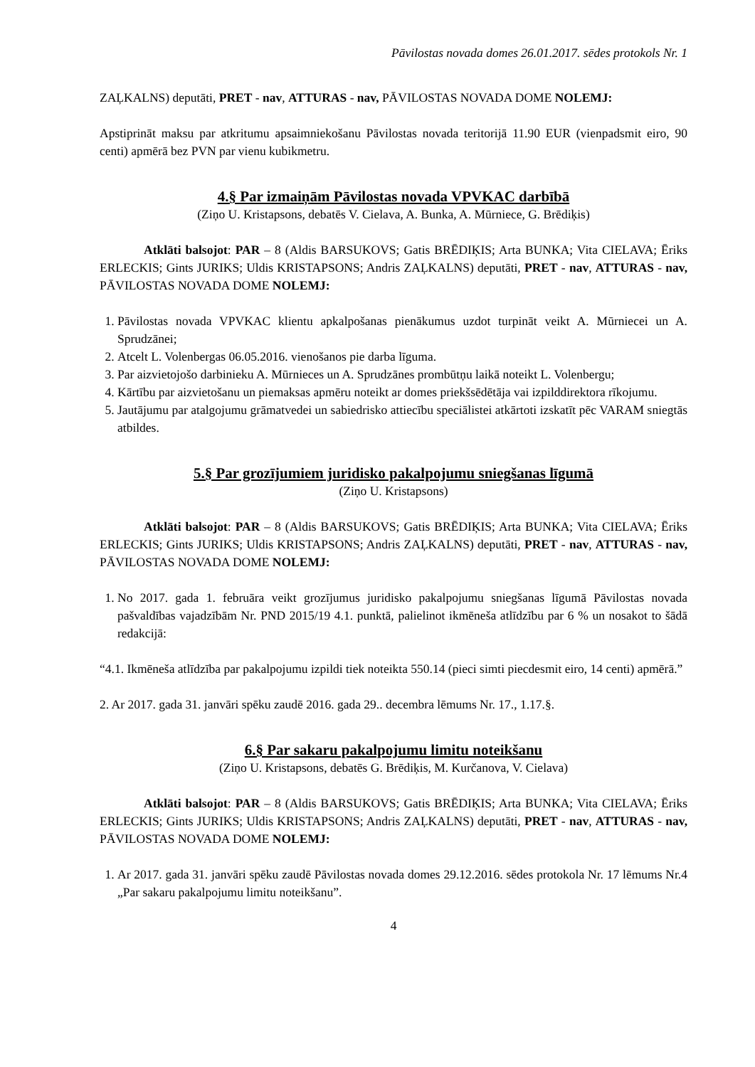Pāvilostas novada domes 26.01.2017. sēdes protokols Nr. 1
ZAĻKALNS) deputāti, PRET - nav, ATTURAS - nav, PĀVILOSTAS NOVADA DOME NOLEMJ:
Apstiprināt maksu par atkritumu apsaimniekošanu Pāvilostas novada teritorijā 11.90 EUR (vienpadsmit eiro, 90 centi) apmērā bez PVN par vienu kubikmetru.
4.§ Par izmaiņām Pāvilostas novada VPVKAC darbībā
(Ziņo U. Kristapsons, debatēs V. Cielava, A. Bunka, A. Mūrniece, G. Brēdiķis)
Atklāti balsojot: PAR – 8 (Aldis BARSUKOVS; Gatis BRĒDIĶIS; Arta BUNKA; Vita CIELAVA; Ēriks ERLECKIS; Gints JURIKS; Uldis KRISTAPSONS; Andris ZAĻKALNS) deputāti, PRET - nav, ATTURAS - nav, PĀVILOSTAS NOVADA DOME NOLEMJ:
1. Pāvilostas novada VPVKAC klientu apkalpošanas pienākumus uzdot turpināt veikt A. Mūrniecei un A. Sprudzānei;
2. Atcelt L. Volenbergas 06.05.2016. vienošanos pie darba līguma.
3. Par aizvietojošo darbinieku A. Mūrnieces un A. Sprudzānes prombūtņu laikā noteikt L. Volenbergu;
4. Kārtību par aizvietošanu un piemaksas apmēru noteikt ar domes priekšsēdētāja vai izpilddirektora rīkojumu.
5. Jautājumu par atalgojumu grāmatvedei un sabiedrisko attiecību speciālistei atkārtoti izskatīt pēc VARAM sniegtās atbildes.
5.§ Par grozījumiem juridisko pakalpojumu sniegšanas līgumā
(Ziņo U. Kristapsons)
Atklāti balsojot: PAR – 8 (Aldis BARSUKOVS; Gatis BRĒDIĶIS; Arta BUNKA; Vita CIELAVA; Ēriks ERLECKIS; Gints JURIKS; Uldis KRISTAPSONS; Andris ZAĻKALNS) deputāti, PRET - nav, ATTURAS - nav, PĀVILOSTAS NOVADA DOME NOLEMJ:
1. No 2017. gada 1. februāra veikt grozījumus juridisko pakalpojumu sniegšanas līgumā Pāvilostas novada pašvaldības vajadzībām Nr. PND 2015/19 4.1. punktā, palielinot ikmēneša atlīdzību par 6 % un nosakot to šādā redakcijā:
“4.1. Ikmēneša atlīdzība par pakalpojumu izpildi tiek noteikta 550.14 (pieci simti piecdesmit eiro, 14 centi) apmērā.”
2. Ar 2017. gada 31. janvāri spēku zaudē 2016. gada 29.. decembra lēmums Nr. 17., 1.17.§.
6.§ Par sakaru pakalpojumu limitu noteikšanu
(Ziņo U. Kristapsons, debatēs G. Brēdiķis, M. Kurčanova, V. Cielava)
Atklāti balsojot: PAR – 8 (Aldis BARSUKOVS; Gatis BRĒDIĶIS; Arta BUNKA; Vita CIELAVA; Ēriks ERLECKIS; Gints JURIKS; Uldis KRISTAPSONS; Andris ZAĻKALNS) deputāti, PRET - nav, ATTURAS - nav, PĀVILOSTAS NOVADA DOME NOLEMJ:
1. Ar 2017. gada 31. janvāri spēku zaudē Pāvilostas novada domes 29.12.2016. sēdes protokola Nr. 17 lēmums Nr.4 „Par sakaru pakalpojumu limitu noteikšanu”.
4